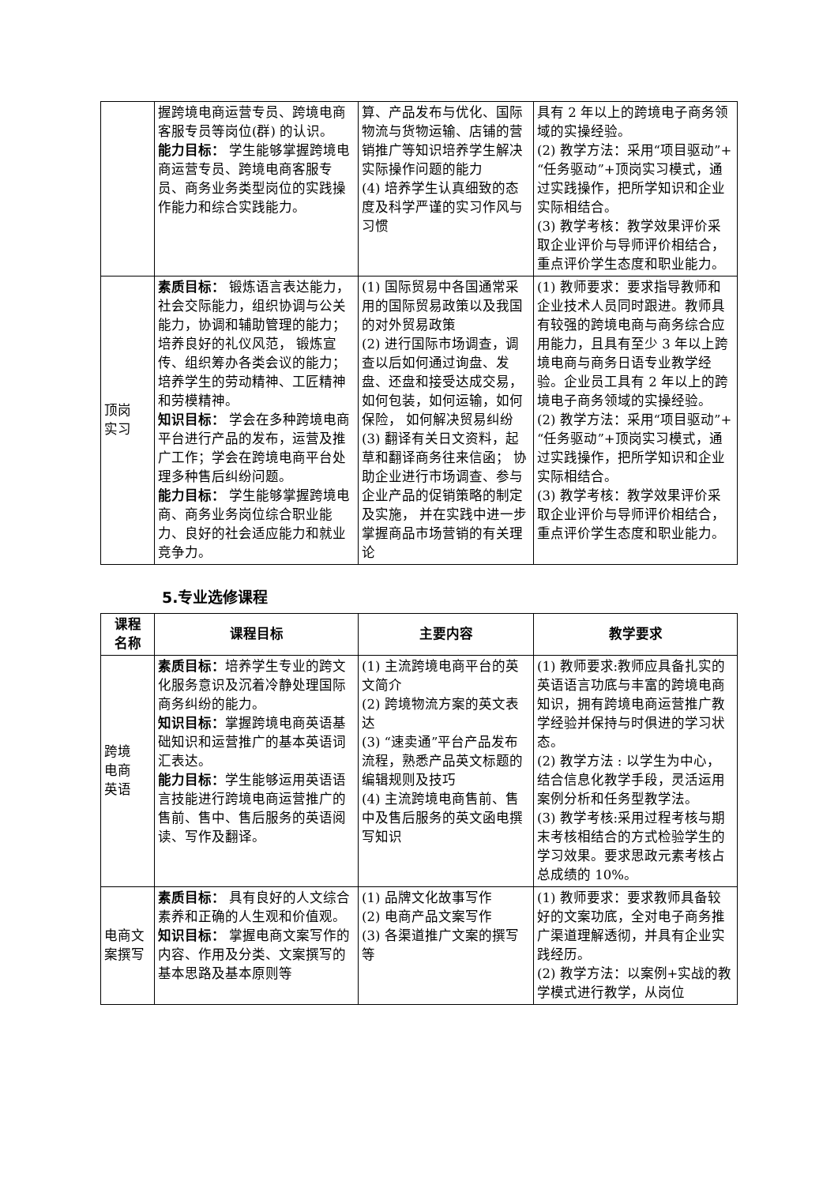| | 握跨境电商运营专员、跨境电商客服专员等岗位(群) 的认识。 能力目标： 学生能够掌握跨境电商运营专员、跨境电商客服专员、商务业务类型岗位的实践操作能力和综合实践能力。 | 算、产品发布与优化、国际物流与货物运输、店铺的营销推广等知识培养学生解决实际操作问题的能力 (4) 培养学生认真细致的态度及科学严谨的实习作风与习惯 | 具有 2 年以上的跨境电子商务领域的实操经验。 (2) 教学方法：采用“项目驱动”+“任务驱动”+顶岗实习模式，通过实践操作，把所学知识和企业实际相结合。 (3) 教学考核：教学效果评价采取企业评价与导师评价相结合，重点评价学生态度和职业能力。 |
| 顶岗 实习 | 素质目标： 锻炼语言表达能力， 社会交际能力，组织协调与公关能力，协调和辅助管理的能力；培养良好的礼仪风范， 锻炼宣传、组织筹办各类会议的能力；培养学生的劳动精神、工匠精神和劳模精神。 知识目标： 学会在多种跨境电商平台进行产品的发布，运营及推广工作；学会在跨境电商平台处理多种售后纠纷问题。 能力目标： 学生能够掌握跨境电商、商务业务岗位综合职业能力、良好的社会适应能力和就业竞争力。 | (1) 国际贸易中各国通常采用的国际贸易政策以及我国的对外贸易政策 (2) 进行国际市场调查，调查以后如何通过询盘、发盘、还盘和接受达成交易，如何包装，如何运输，如何保险， 如何解决贸易纠纷 (3) 翻译有关日文资料，起草和翻译商务往来信函； 协助企业进行市场调查、参与企业产品的促销策略的制定及实施， 并在实践中进一步掌握商品市场营销的有关理论 | (1) 教师要求：要求指导教师和企业技术人员同时跟进。教师具有较强的跨境电商与商务综合应用能力，且具有至少 3 年以上跨境电商与商务日语专业教学经验。企业员工具有 2 年以上的跨境电子商务领域的实操经验。 (2) 教学方法：采用“项目驱动”+“任务驱动”+顶岗实习模式，通过实践操作，把所学知识和企业实际相结合。 (3) 教学考核：教学效果评价采取企业评价与导师评价相结合，重点评价学生态度和职业能力。 |
5.专业选修课程
| 课程 名称 | 课程目标 | 主要内容 | 教学要求 |
| --- | --- | --- | --- |
| 跨境 电商 英语 | 素质目标： 培养学生专业的跨文化服务意识及沉着冷静处理国际商务纠纷的能力。 知识目标： 掌握跨境电商英语基础知识和运营推广的基本英语词汇表达。 能力目标： 学生能够运用英语语言技能进行跨境电商运营推广的售前、售中、售后服务的英语阅读、写作及翻译。 | (1) 主流跨境电商平台的英文简介 (2) 跨境物流方案的英文表达 (3) “速卖通”平台产品发布流程，熟悉产品英文标题的编辑规则及技巧 (4) 主流跨境电商售前、售中及售后服务的英文函电撰写知识 | (1) 教师要求:教师应具备扎实的英语语言功底与丰富的跨境电商知识，拥有跨境电商运营推广教学经验并保持与时俱进的学习状态。 (2) 教学方法 : 以学生为中心， 结合信息化教学手段，灵活运用案例分析和任务型教学法。 (3) 教学考核:采用过程考核与期末考核相结合的方式检验学生的学习效果。要求思政元素考核占总成绩的 10%。 |
| 电商文案撰写 | 素质目标： 具有良好的人文综合素养和正确的人生观和价值观。 知识目标： 掌握电商文案写作的内容、作用及分类、文案撰写的基本思路及基本原则等 | (1) 品牌文化故事写作 (2) 电商产品文案写作 (3) 各渠道推广文案的撰写等 | (1) 教师要求：要求教师具备较好的文案功底，全对电子商务推广渠道理解透彻，并具有企业实践经历。 (2) 教学方法：以案例+实战的教学模式进行教学，从岗位 |